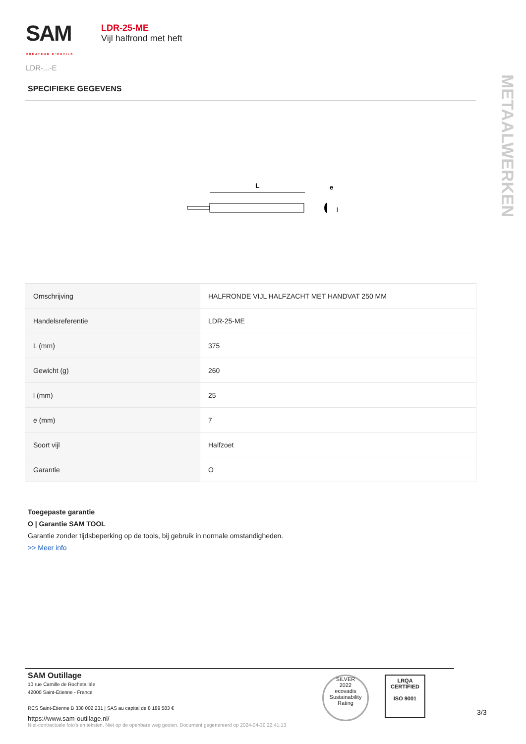SAM
CRÉATEUR D'OUTILS
LDR-...-E
LDR-25-ME
Vijl halfrond met heft
METAALWERKEN
SPECIFIEKE GEGEVENS
L
e
l
| Omschrijving | HALFRONDE VIJL HALFZACHT MET HANDVAT 250 MM |
| Handelsreferentie | LDR-25-ME |
| L (mm) | 375 |
| Gewicht (g) | 260 |
| l (mm) | 25 |
| e (mm) | 7 |
| Soort vijl | Halfzoet |
| Garantie | O |
Toegepaste garantie
O | Garantie SAM TOOL
Garantie zonder tijdsbeperking op de tools, bij gebruik in normale omstandigheden.
>> Meer info
SAM Outillage
10 rue Camille de Rochetaillée
42000 Saint-Etienne - France
RCS Saint-Etienne B 338 002 231 | SAS au capital de 8 189 583 €
https://www.sam-outillage.nl/
SILVER
2022
ecovadis
Sustainability Rating
LRQA
CERTIFIED
ISO 9001
3/3
Niet-contractuele foto's en teksten. Niet op de openbare weg gooien. Document gegenereerd op 2024-04-30 22:41:13